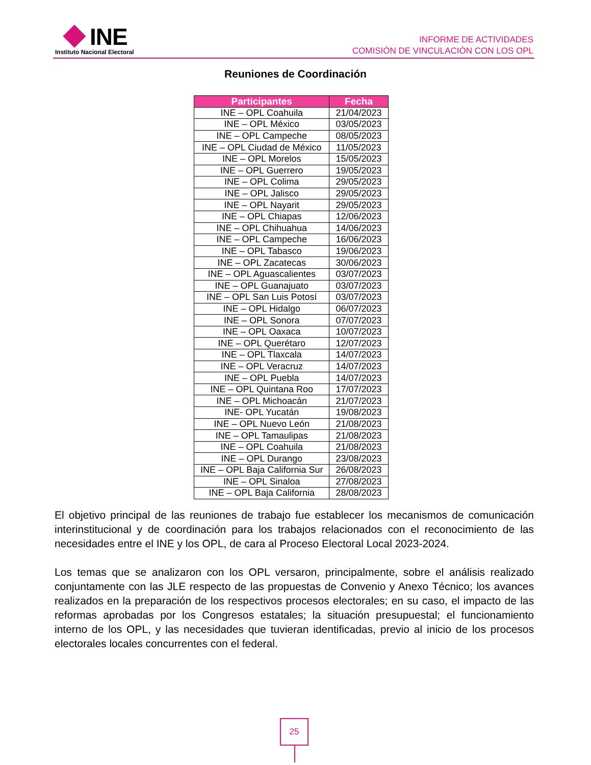INE
Instituto Nacional Electoral
INFORME DE ACTIVIDADES
COMISIÓN DE VINCULACIÓN CON LOS OPL
Reuniones de Coordinación
| Participantes | Fecha |
| --- | --- |
| INE – OPL Coahuila | 21/04/2023 |
| INE – OPL México | 03/05/2023 |
| INE – OPL Campeche | 08/05/2023 |
| INE – OPL Ciudad de México | 11/05/2023 |
| INE – OPL Morelos | 15/05/2023 |
| INE – OPL Guerrero | 19/05/2023 |
| INE – OPL Colima | 29/05/2023 |
| INE – OPL Jalisco | 29/05/2023 |
| INE – OPL Nayarit | 29/05/2023 |
| INE – OPL Chiapas | 12/06/2023 |
| INE – OPL Chihuahua | 14/06/2023 |
| INE – OPL Campeche | 16/06/2023 |
| INE – OPL Tabasco | 19/06/2023 |
| INE – OPL Zacatecas | 30/06/2023 |
| INE – OPL Aguascalientes | 03/07/2023 |
| INE – OPL Guanajuato | 03/07/2023 |
| INE – OPL San Luis Potosí | 03/07/2023 |
| INE – OPL Hidalgo | 06/07/2023 |
| INE – OPL Sonora | 07/07/2023 |
| INE – OPL Oaxaca | 10/07/2023 |
| INE – OPL Querétaro | 12/07/2023 |
| INE – OPL Tlaxcala | 14/07/2023 |
| INE – OPL Veracruz | 14/07/2023 |
| INE – OPL Puebla | 14/07/2023 |
| INE – OPL Quintana Roo | 17/07/2023 |
| INE – OPL Michoacán | 21/07/2023 |
| INE- OPL Yucatán | 19/08/2023 |
| INE – OPL Nuevo León | 21/08/2023 |
| INE – OPL Tamaulipas | 21/08/2023 |
| INE – OPL Coahuila | 21/08/2023 |
| INE – OPL Durango | 23/08/2023 |
| INE – OPL Baja California Sur | 26/08/2023 |
| INE – OPL Sinaloa | 27/08/2023 |
| INE – OPL Baja California | 28/08/2023 |
El objetivo principal de las reuniones de trabajo fue establecer los mecanismos de comunicación interinstitucional y de coordinación para los trabajos relacionados con el reconocimiento de las necesidades entre el INE y los OPL, de cara al Proceso Electoral Local 2023-2024.
Los temas que se analizaron con los OPL versaron, principalmente, sobre el análisis realizado conjuntamente con las JLE respecto de las propuestas de Convenio y Anexo Técnico; los avances realizados en la preparación de los respectivos procesos electorales; en su caso, el impacto de las reformas aprobadas por los Congresos estatales; la situación presupuestal; el funcionamiento interno de los OPL, y las necesidades que tuvieran identificadas, previo al inicio de los procesos electorales locales concurrentes con el federal.
25